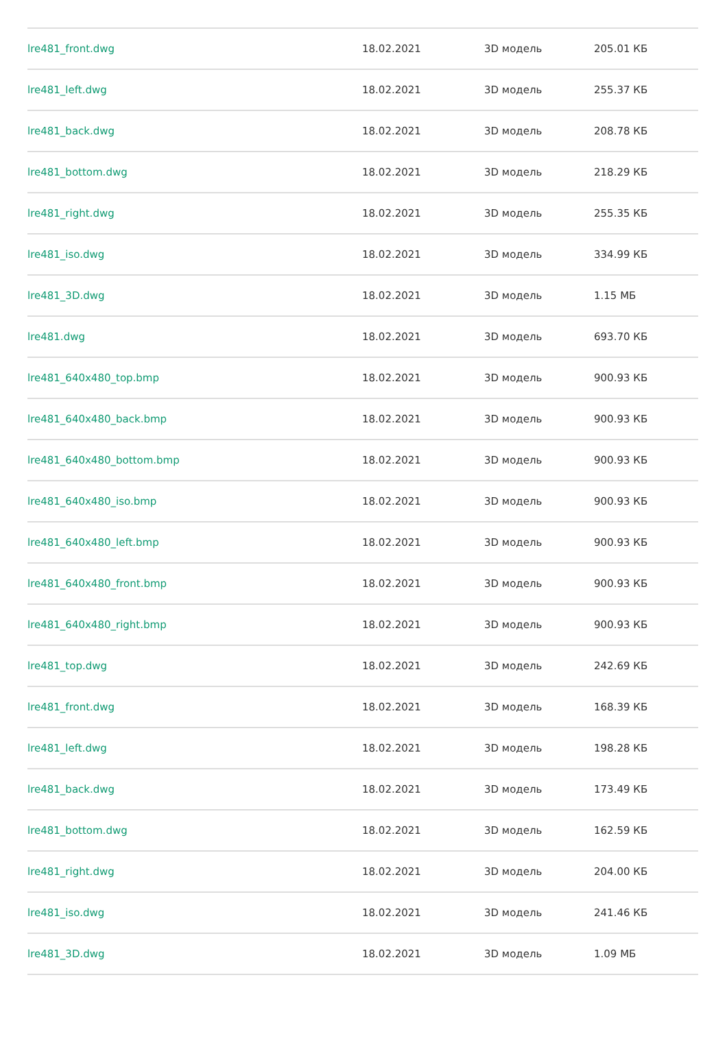| lre481_front.dwg | 18.02.2021 | 3D модель | 205.01 КБ |
| lre481_left.dwg | 18.02.2021 | 3D модель | 255.37 КБ |
| lre481_back.dwg | 18.02.2021 | 3D модель | 208.78 КБ |
| lre481_bottom.dwg | 18.02.2021 | 3D модель | 218.29 КБ |
| lre481_right.dwg | 18.02.2021 | 3D модель | 255.35 КБ |
| lre481_iso.dwg | 18.02.2021 | 3D модель | 334.99 КБ |
| lre481_3D.dwg | 18.02.2021 | 3D модель | 1.15 МБ |
| lre481.dwg | 18.02.2021 | 3D модель | 693.70 КБ |
| lre481_640x480_top.bmp | 18.02.2021 | 3D модель | 900.93 КБ |
| lre481_640x480_back.bmp | 18.02.2021 | 3D модель | 900.93 КБ |
| lre481_640x480_bottom.bmp | 18.02.2021 | 3D модель | 900.93 КБ |
| lre481_640x480_iso.bmp | 18.02.2021 | 3D модель | 900.93 КБ |
| lre481_640x480_left.bmp | 18.02.2021 | 3D модель | 900.93 КБ |
| lre481_640x480_front.bmp | 18.02.2021 | 3D модель | 900.93 КБ |
| lre481_640x480_right.bmp | 18.02.2021 | 3D модель | 900.93 КБ |
| lre481_top.dwg | 18.02.2021 | 3D модель | 242.69 КБ |
| lre481_front.dwg | 18.02.2021 | 3D модель | 168.39 КБ |
| lre481_left.dwg | 18.02.2021 | 3D модель | 198.28 КБ |
| lre481_back.dwg | 18.02.2021 | 3D модель | 173.49 КБ |
| lre481_bottom.dwg | 18.02.2021 | 3D модель | 162.59 КБ |
| lre481_right.dwg | 18.02.2021 | 3D модель | 204.00 КБ |
| lre481_iso.dwg | 18.02.2021 | 3D модель | 241.46 КБ |
| lre481_3D.dwg | 18.02.2021 | 3D модель | 1.09 МБ |